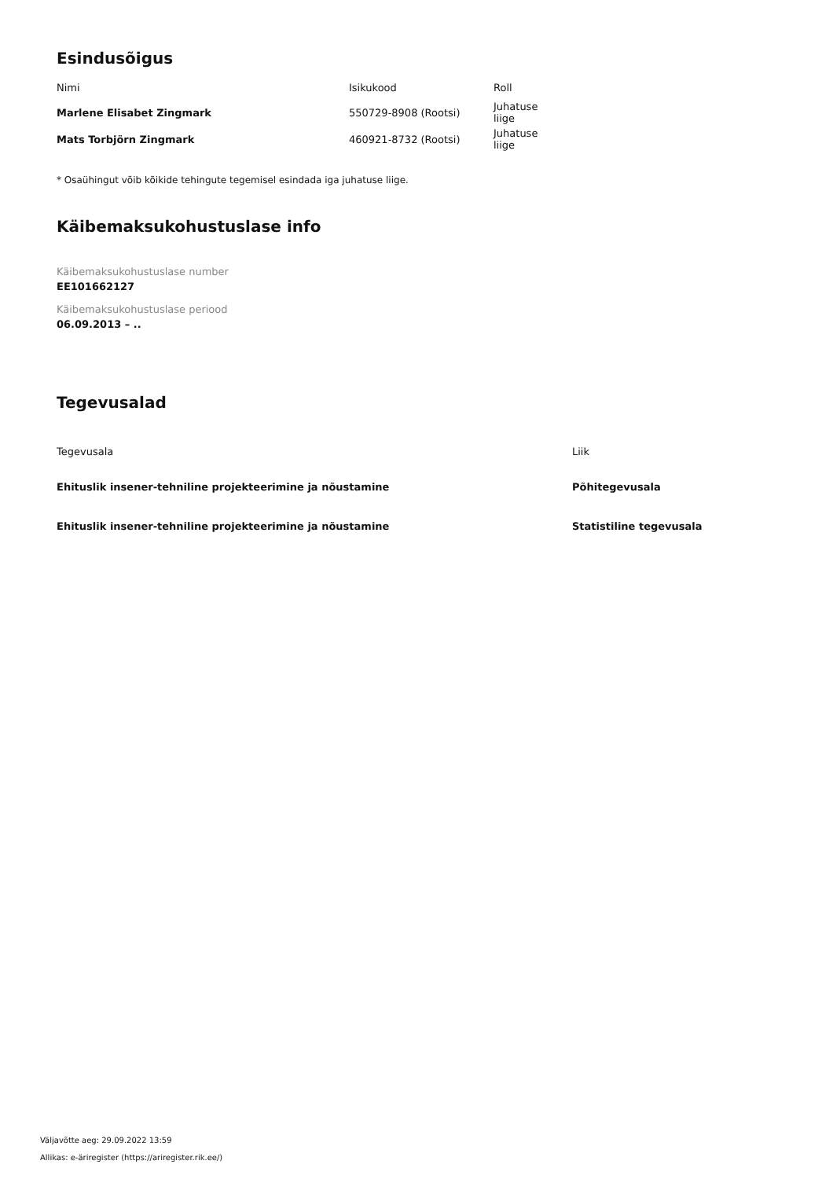Esindusõigus
| Nimi | Isikukood | Roll |
| --- | --- | --- |
| Marlene Elisabet Zingmark | 550729-8908 (Rootsi) | Juhatuse liige |
| Mats Torbjörn Zingmark | 460921-8732 (Rootsi) | Juhatuse liige |
* Osaühingut võib kõikide tehingute tegemisel esindada iga juhatuse liige.
Käibemaksukohustuslase info
Käibemaksukohustuslase number
EE101662127
Käibemaksukohustuslase periood
06.09.2013 – ..
Tegevusalad
| Tegevusala | Liik |
| --- | --- |
| Ehituslik insener-tehniline projekteerimine ja nõustamine | Põhitegevusala |
| Ehituslik insener-tehniline projekteerimine ja nõustamine | Statistiline tegevusala |
Väljavõtte aeg: 29.09.2022 13:59
Allikas: e-äriregister (https://ariregister.rik.ee/)